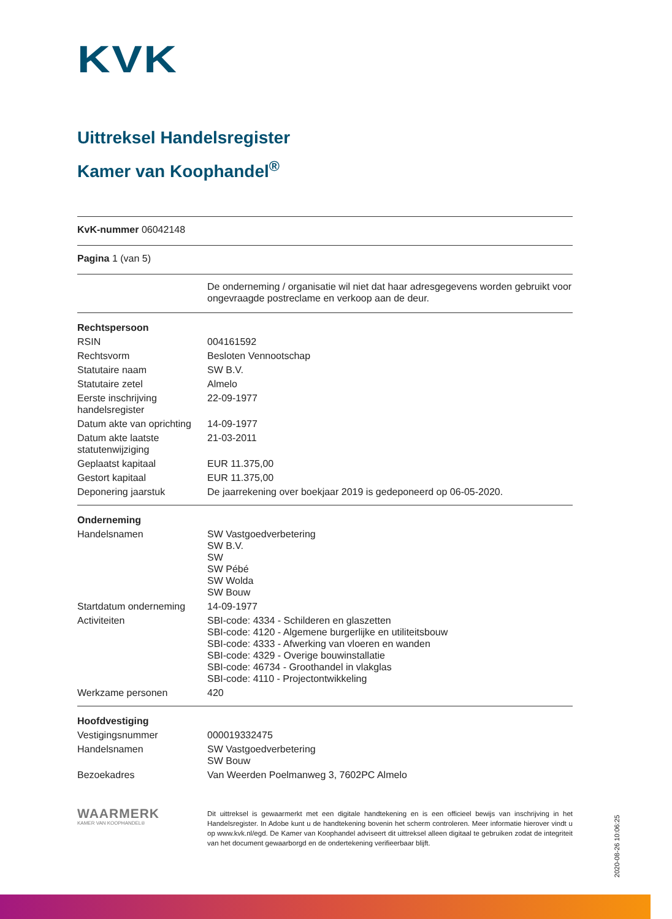KVK
Uittreksel Handelsregister
Kamer van Koophandel<sup>®</sup>
KvK-nummer 06042148
Pagina 1 (van 5)
| | De onderneming / organisatie wil niet dat haar adresgegevens worden gebruikt voor ongevraagde postreclame en verkoop aan de deur. |
| Rechtspersoon | |
| RSIN | 004161592 |
| Rechtsvorm | Besloten Vennootschap |
| Statutaire naam | SW B.V. |
| Statutaire zetel | Almelo |
| Eerste inschrijving handelsregister | 22-09-1977 |
| Datum akte van oprichting | 14-09-1977 |
| Datum akte laatste statutenwijziging | 21-03-2011 |
| Geplaatst kapitaal | EUR 11.375,00 |
| Gestort kapitaal | EUR 11.375,00 |
| Deponering jaarstuk | De jaarrekening over boekjaar 2019 is gedeponeerd op 06-05-2020. |
| Onderneming | |
| Handelsnamen | SW Vastgoedverbetering SW B.V. SW SW Pébé SW Wolda SW Bouw |
| Startdatum onderneming | 14-09-1977 |
| Activiteiten | SBI-code: 4334 - Schilderen en glaszetten SBI-code: 4120 - Algemene burgerlijke en utiliteitsbouw SBI-code: 4333 - Afwerking van vloeren en wanden SBI-code: 4329 - Overige bouwinstallatie SBI-code: 46734 - Groothandel in vlakglas SBI-code: 4110 - Projectontwikkeling |
| Werkzame personen | 420 |
| Hoofdvestiging | |
| Vestigingsnummer | 000019332475 |
| Handelsnamen | SW Vastgoedverbetering SW Bouw |
| Bezoekadres | Van Weerden Poelmanweg 3, 7602PC Almelo |
WAARMERK
KAMER VAN KOOPHANDEL®
Dit uittreksel is gewaarmerkt met een digitale handtekening en is een officieel bewijs van inschrijving in het Handelsregister. In Adobe kunt u de handtekening bovenin het scherm controleren. Meer informatie hierover vindt u op www.kvk.nl/egd. De Kamer van Koophandel adviseert dit uittreksel alleen digitaal te gebruiken zodat de integriteit van het document gewaarborgd en de ondertekening verifieerbaar blijft.
2020-08-26 10:06:25